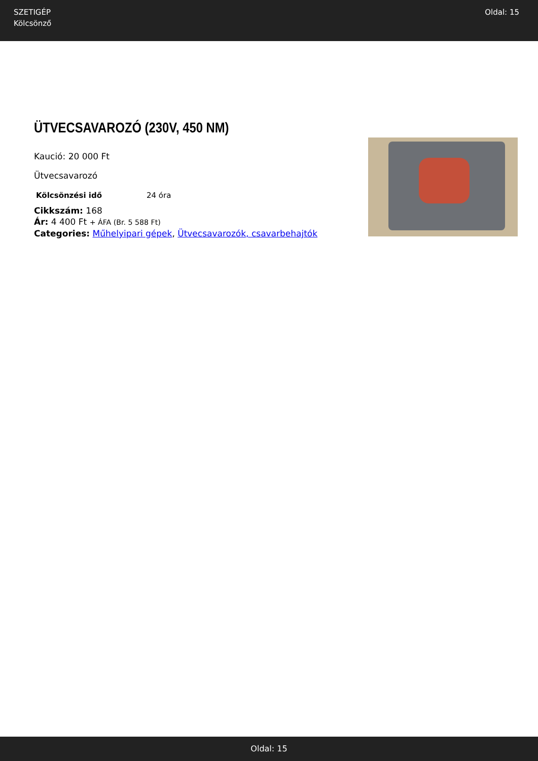SZETIGÉP
Kölcsönző
Oldal: 15
ÜTVECSAVAROZÓ (230V, 450 NM)
Kaució: 20 000 Ft
Ütvecsavarozó
| Kölcsönzési idő | 24 óra |
Cikkszám: 168
Ár: 4 400 Ft + ÁFA (Br. 5 588 Ft)
Categories: Műhelyipari gépek, Ütvecsavarozók, csavarbehajtók
Oldal: 15